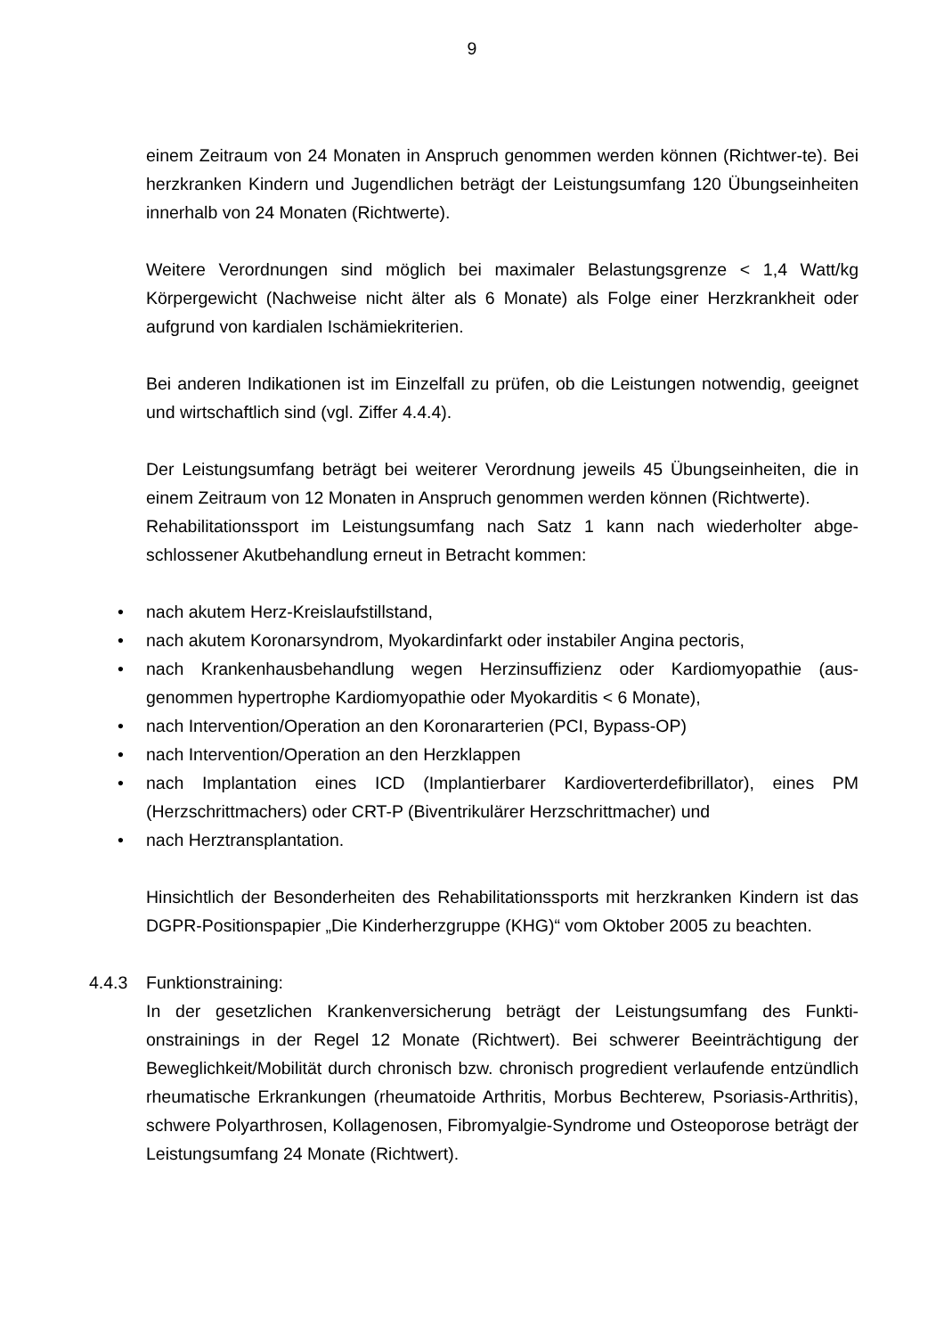9
einem Zeitraum von 24 Monaten in Anspruch genommen werden können (Richtwer-te). Bei herzkranken Kindern und Jugendlichen beträgt der Leistungsumfang 120 Übungseinheiten innerhalb von 24 Monaten (Richtwerte).
Weitere Verordnungen sind möglich bei maximaler Belastungsgrenze < 1,4 Watt/kg Körpergewicht (Nachweise nicht älter als 6 Monate) als Folge einer Herzkrankheit oder aufgrund von kardialen Ischämiekriterien.
Bei anderen Indikationen ist im Einzelfall zu prüfen, ob die Leistungen notwendig, geeignet und wirtschaftlich sind (vgl. Ziffer 4.4.4).
Der Leistungsumfang beträgt bei weiterer Verordnung jeweils 45 Übungseinheiten, die in einem Zeitraum von 12 Monaten in Anspruch genommen werden können (Richtwerte).
Rehabilitationssport im Leistungsumfang nach Satz 1 kann nach wiederholter abge-schlossener Akutbehandlung erneut in Betracht kommen:
• nach akutem Herz-Kreislaufstillstand,
• nach akutem Koronarsyndrom, Myokardinfarkt oder instabiler Angina pectoris,
• nach Krankenhausbehandlung wegen Herzinsuffizienz oder Kardiomyopathie (aus-genommen hypertrophe Kardiomyopathie oder Myokarditis < 6 Monate),
• nach Intervention/Operation an den Koronararterien (PCI, Bypass-OP)
• nach Intervention/Operation an den Herzklappen
• nach Implantation eines ICD (Implantierbarer Kardioverterdefibrillator), eines PM (Herzschrittmachers) oder CRT-P (Biventrikulärer Herzschrittmacher) und
• nach Herztransplantation.
Hinsichtlich der Besonderheiten des Rehabilitationssports mit herzkranken Kindern ist das DGPR-Positionspapier „Die Kinderherzgruppe (KHG)“ vom Oktober 2005 zu beachten.
4.4.3 Funktionstraining:
In der gesetzlichen Krankenversicherung beträgt der Leistungsumfang des Funkti-onstrainings in der Regel 12 Monate (Richtwert). Bei schwerer Beeinträchtigung der Beweglichkeit/Mobilität durch chronisch bzw. chronisch progredient verlaufende entzündlich rheumatische Erkrankungen (rheumatoide Arthritis, Morbus Bechterew, Psoriasis-Arthritis), schwere Polyarthrosen, Kollagenosen, Fibromyalgie-Syndrome und Osteoporose beträgt der Leistungsumfang 24 Monate (Richtwert).